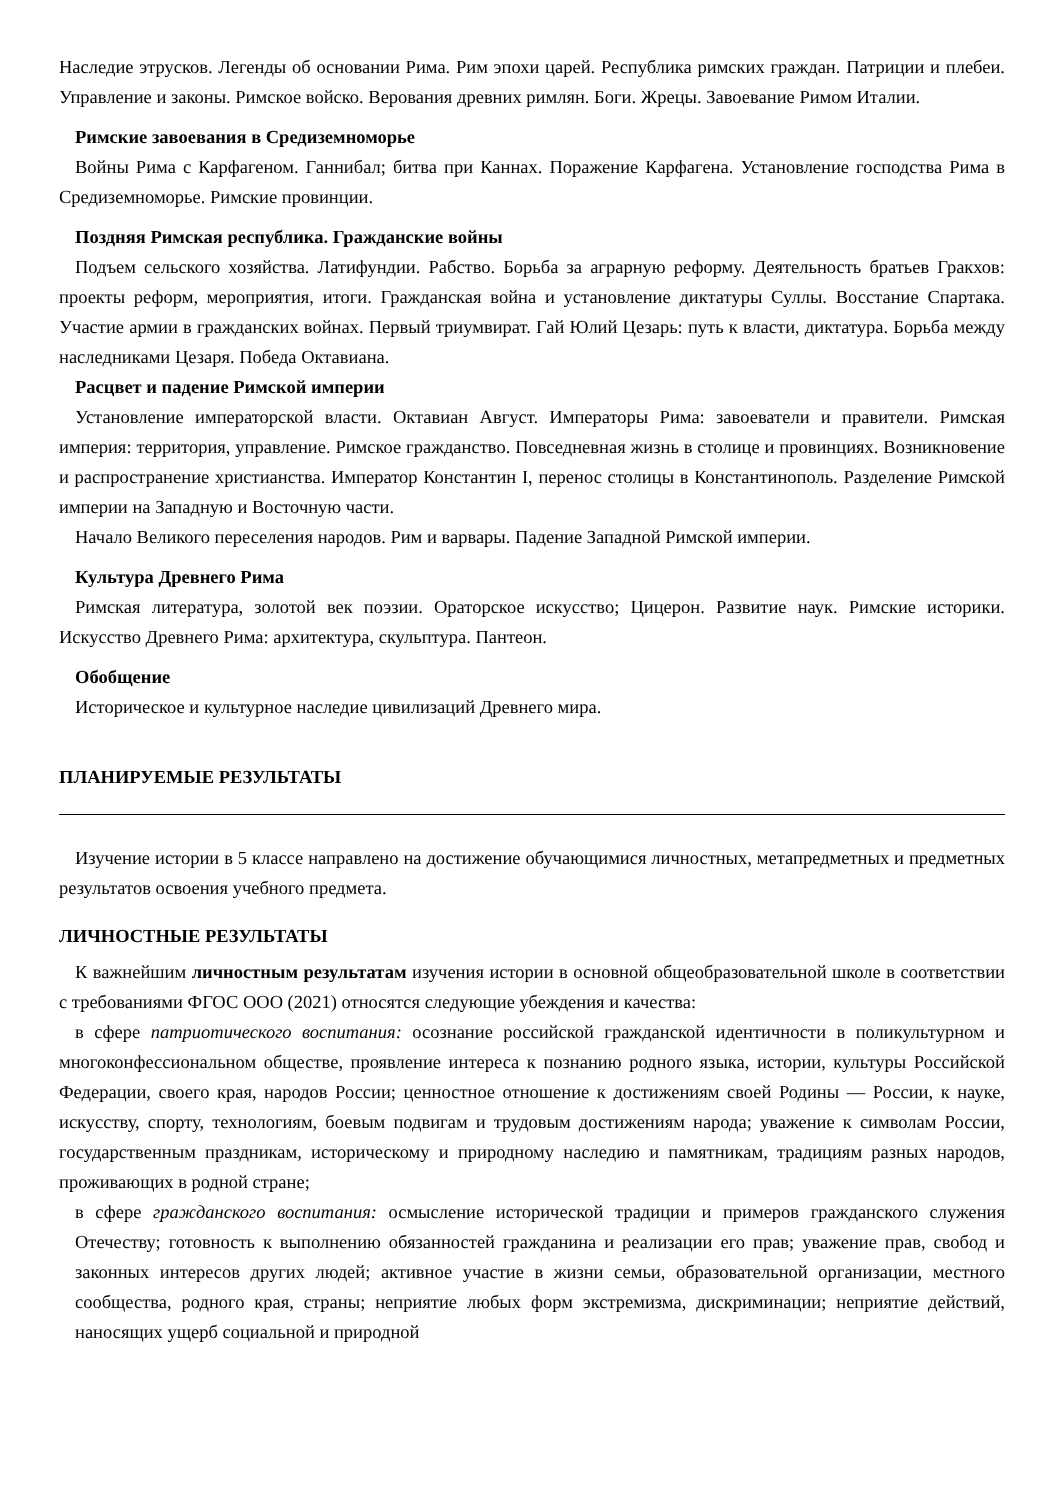Наследие этрусков. Легенды об основании Рима. Рим эпохи царей. Республика римских граждан. Патриции и плебеи. Управление и законы. Римское войско. Верования древних римлян. Боги. Жрецы. Завоевание Римом Италии.
Римские завоевания в Средиземноморье
Войны Рима с Карфагеном. Ганнибал; битва при Каннах. Поражение Карфагена. Установление господства Рима в Средиземноморье. Римские провинции.
Поздняя Римская республика. Гражданские войны
Подъем сельского хозяйства. Латифундии. Рабство. Борьба за аграрную реформу. Деятельность братьев Гракхов: проекты реформ, мероприятия, итоги. Гражданская война и установление диктатуры Суллы. Восстание Спартака. Участие армии в гражданских войнах. Первый триумвират. Гай Юлий Цезарь: путь к власти, диктатура. Борьба между наследниками Цезаря. Победа Октавиана.
Расцвет и падение Римской империи
Установление императорской власти. Октавиан Август. Императоры Рима: завоеватели и правители. Римская империя: территория, управление. Римское гражданство. Повседневная жизнь в столице и провинциях. Возникновение и распространение христианства. Император Константин I, перенос столицы в Константинополь. Разделение Римской империи на Западную и Восточную части.
Начало Великого переселения народов. Рим и варвары. Падение Западной Римской империи.
Культура Древнего Рима
Римская литература, золотой век поэзии. Ораторское искусство; Цицерон. Развитие наук. Римские историки. Искусство Древнего Рима: архитектура, скульптура. Пантеон.
Обобщение
Историческое и культурное наследие цивилизаций Древнего мира.
ПЛАНИРУЕМЫЕ РЕЗУЛЬТАТЫ
Изучение истории в 5 классе направлено на достижение обучающимися личностных, метапредметных и предметных результатов освоения учебного предмета.
ЛИЧНОСТНЫЕ РЕЗУЛЬТАТЫ
К важнейшим личностным результатам изучения истории в основной общеобразовательной школе в соответствии с требованиями ФГОС ООО (2021) относятся следующие убеждения и качества:
в сфере патриотического воспитания: осознание российской гражданской идентичности в поликультурном и многоконфессиональном обществе, проявление интереса к познанию родного языка, истории, культуры Российской Федерации, своего края, народов России; ценностное отношение к достижениям своей Родины — России, к науке, искусству, спорту, технологиям, боевым подвигам и трудовым достижениям народа; уважение к символам России, государственным праздникам, историческому и природному наследию и памятникам, традициям разных народов, проживающих в родной стране;
в сфере гражданского воспитания: осмысление исторической традиции и примеров гражданского служения Отечеству; готовность к выполнению обязанностей гражданина и реализации его прав; уважение прав, свобод и законных интересов других людей; активное участие в жизни семьи, образовательной организации, местного сообщества, родного края, страны; неприятие любых форм экстремизма, дискриминации; неприятие действий, наносящих ущерб социальной и природной